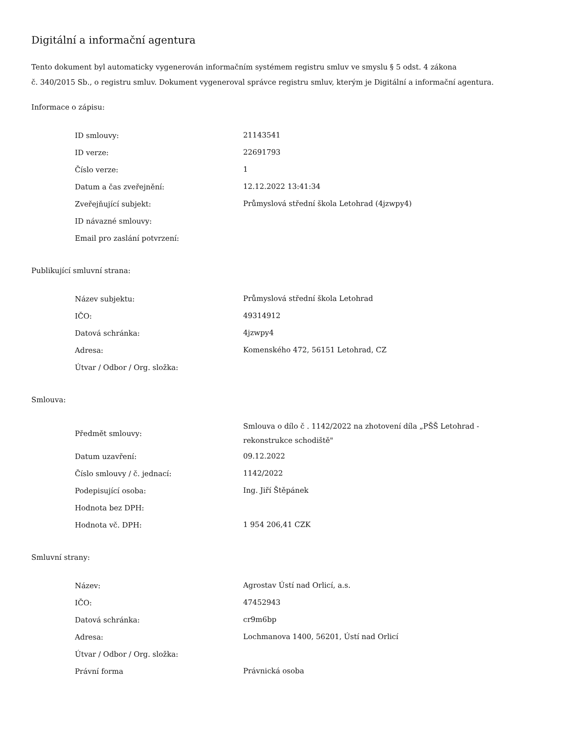Digitální a informační agentura
Tento dokument byl automaticky vygenerován informačním systémem registru smluv ve smyslu § 5 odst. 4 zákona
č. 340/2015 Sb., o registru smluv. Dokument vygeneroval správce registru smluv, kterým je Digitální a informační agentura.
Informace o zápisu:
| ID smlouvy: | 21143541 |
| ID verze: | 22691793 |
| Číslo verze: | 1 |
| Datum a čas zveřejnění: | 12.12.2022 13:41:34 |
| Zveřejňující subjekt: | Průmyslová střední škola Letohrad (4jzwpy4) |
| ID návazné smlouvy: | |
| Email pro zaslání potvrzení: | |
Publikující smluvní strana:
| Název subjektu: | Průmyslová střední škola Letohrad |
| IČO: | 49314912 |
| Datová schránka: | 4jzwpy4 |
| Adresa: | Komenského 472, 56151 Letohrad, CZ |
| Útvar / Odbor / Org. složka: | |
Smlouva:
| Předmět smlouvy: | Smlouva o dílo č . 1142/2022 na zhotovení díla „PŠŠ Letohrad - rekonstrukce schodiště" |
| Datum uzavření: | 09.12.2022 |
| Číslo smlouvy / č. jednací: | 1142/2022 |
| Podepisující osoba: | Ing. Jiří Štěpánek |
| Hodnota bez DPH: | |
| Hodnota vč. DPH: | 1 954 206,41 CZK |
Smluvní strany:
| Název: | Agrostav Ústí nad Orlicí, a.s. |
| IČO: | 47452943 |
| Datová schránka: | cr9m6bp |
| Adresa: | Lochmanova 1400, 56201, Ústí nad Orlicí |
| Útvar / Odbor / Org. složka: | |
| Právní forma | Právnická osoba |